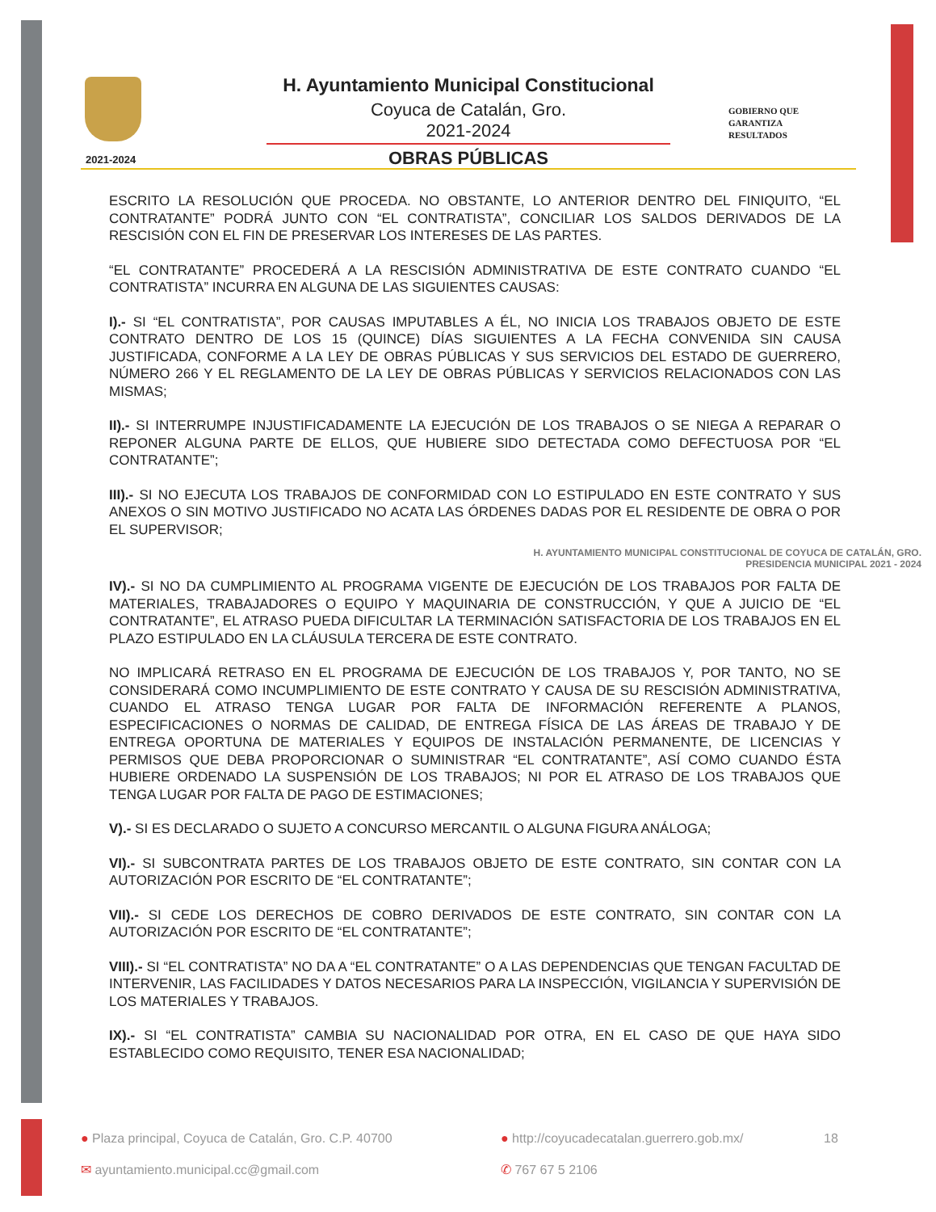2021-2024
H. Ayuntamiento Municipal Constitucional
Coyuca de Catalán, Gro.
2021-2024
OBRAS PÚBLICAS
GOBIERNO QUE
GARANTIZA
RESULTADOS
ESCRITO LA RESOLUCIÓN QUE PROCEDA. NO OBSTANTE, LO ANTERIOR DENTRO DEL FINIQUITO, “EL CONTRATANTE” PODRÁ JUNTO CON “EL CONTRATISTA”, CONCILIAR LOS SALDOS DERIVADOS DE LA RESCISIÓN CON EL FIN DE PRESERVAR LOS INTERESES DE LAS PARTES.
“EL CONTRATANTE” PROCEDERÁ A LA RESCISIÓN ADMINISTRATIVA DE ESTE CONTRATO CUANDO “EL CONTRATISTA” INCURRA EN ALGUNA DE LAS SIGUIENTES CAUSAS:
I).- SI “EL CONTRATISTA”, POR CAUSAS IMPUTABLES A ÉL, NO INICIA LOS TRABAJOS OBJETO DE ESTE CONTRATO DENTRO DE LOS 15 (QUINCE) DÍAS SIGUIENTES A LA FECHA CONVENIDA SIN CAUSA JUSTIFICADA, CONFORME A LA LEY DE OBRAS PÚBLICAS Y SUS SERVICIOS DEL ESTADO DE GUERRERO, NÚMERO 266 Y EL REGLAMENTO DE LA LEY DE OBRAS PÚBLICAS Y SERVICIOS RELACIONADOS CON LAS MISMAS;
II).- SI INTERRUMPE INJUSTIFICADAMENTE LA EJECUCIÓN DE LOS TRABAJOS O SE NIEGA A REPARAR O REPONER ALGUNA PARTE DE ELLOS, QUE HUBIERE SIDO DETECTADA COMO DEFECTUOSA POR “EL CONTRATANTE”;
III).- SI NO EJECUTA LOS TRABAJOS DE CONFORMIDAD CON LO ESTIPULADO EN ESTE CONTRATO Y SUS ANEXOS O SIN MOTIVO JUSTIFICADO NO ACATA LAS ÓRDENES DADAS POR EL RESIDENTE DE OBRA O POR EL SUPERVISOR;
H. AYUNTAMIENTO MUNICIPAL CONSTITUCIONAL DE COYUCA DE CATALÁN, GRO.
PRESIDENCIA MUNICIPAL 2021 - 2024
IV).- SI NO DA CUMPLIMIENTO AL PROGRAMA VIGENTE DE EJECUCIÓN DE LOS TRABAJOS POR FALTA DE MATERIALES, TRABAJADORES O EQUIPO Y MAQUINARIA DE CONSTRUCCIÓN, Y QUE A JUICIO DE “EL CONTRATANTE”, EL ATRASO PUEDA DIFICULTAR LA TERMINACIÓN SATISFACTORIA DE LOS TRABAJOS EN EL PLAZO ESTIPULADO EN LA CLÁUSULA TERCERA DE ESTE CONTRATO.
NO IMPLICARÁ RETRASO EN EL PROGRAMA DE EJECUCIÓN DE LOS TRABAJOS Y, POR TANTO, NO SE CONSIDERARÁ COMO INCUMPLIMIENTO DE ESTE CONTRATO Y CAUSA DE SU RESCISIÓN ADMINISTRATIVA, CUANDO EL ATRASO TENGA LUGAR POR FALTA DE INFORMACIÓN REFERENTE A PLANOS, ESPECIFICACIONES O NORMAS DE CALIDAD, DE ENTREGA FÍSICA DE LAS ÁREAS DE TRABAJO Y DE ENTREGA OPORTUNA DE MATERIALES Y EQUIPOS DE INSTALACIÓN PERMANENTE, DE LICENCIAS Y PERMISOS QUE DEBA PROPORCIONAR O SUMINISTRAR “EL CONTRATANTE”, ASÍ COMO CUANDO ÉSTA HUBIERE ORDENADO LA SUSPENSIÓN DE LOS TRABAJOS; NI POR EL ATRASO DE LOS TRABAJOS QUE TENGA LUGAR POR FALTA DE PAGO DE ESTIMACIONES;
V).- SI ES DECLARADO O SUJETO A CONCURSO MERCANTIL O ALGUNA FIGURA ANÁLOGA;
VI).- SI SUBCONTRATA PARTES DE LOS TRABAJOS OBJETO DE ESTE CONTRATO, SIN CONTAR CON LA AUTORIZACIÓN POR ESCRITO DE “EL CONTRATANTE”;
VII).- SI CEDE LOS DERECHOS DE COBRO DERIVADOS DE ESTE CONTRATO, SIN CONTAR CON LA AUTORIZACIÓN POR ESCRITO DE “EL CONTRATANTE”;
VIII).- SI “EL CONTRATISTA” NO DA A “EL CONTRATANTE” O A LAS DEPENDENCIAS QUE TENGAN FACULTAD DE INTERVENIR, LAS FACILIDADES Y DATOS NECESARIOS PARA LA INSPECCIÓN, VIGILANCIA Y SUPERVISIÓN DE LOS MATERIALES Y TRABAJOS.
IX).- SI “EL CONTRATISTA” CAMBIA SU NACIONALIDAD POR OTRA, EN EL CASO DE QUE HAYA SIDO ESTABLECIDO COMO REQUISITO, TENER ESA NACIONALIDAD;
● Plaza principal, Coyuca de Catalán, Gro. C.P. 40700
● http://coyucadecatalan.guerrero.gob.mx/
18
✉ ayuntamiento.municipal.cc@gmail.com
✆ 767 67 5 2106